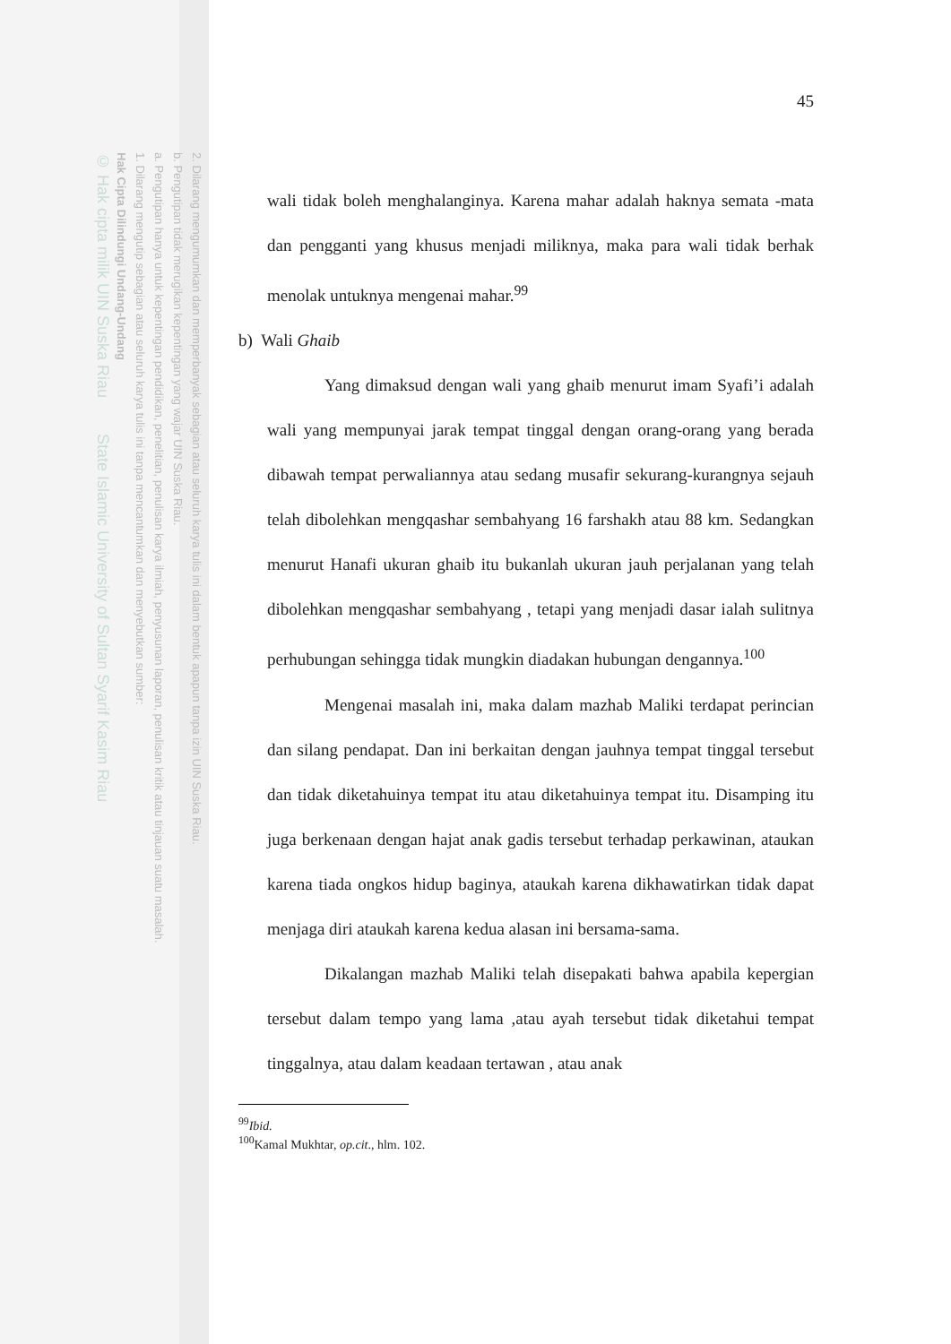2. Dilarang mengumumkan dan memperbanyak sebagian atau seluruh karya tulis ini dalam bentuk apapun tanpa izin UIN Suska Riau.
b. Pengutipan tidak merugikan kepentingan yang wajar UIN Suska Riau.
a. Pengutipan hanya untuk kepentingan pendidikan, penelitian, penulisan karya ilmiah, penyusunan laporan, penulisan kritik atau tinjauan suatu masalah.
1. Dilarang mengutip sebagian atau seluruh karya tulis ini tanpa mencantumkan dan menyebutkan sumber:
Hak Cipta Dilindungi Undang-Undang
© Hak cipta milik UIN Suska Riau State Islamic University of Sultan Syarif Kasim Riau
45
wali tidak boleh menghalanginya. Karena mahar adalah haknya semata -mata dan pengganti yang khusus menjadi miliknya, maka para wali tidak berhak menolak untuknya mengenai mahar.<sup>99</sup>
b) Wali Ghaib
Yang dimaksud dengan wali yang ghaib menurut imam Syafi’i adalah wali yang mempunyai jarak tempat tinggal dengan orang-orang yang berada dibawah tempat perwaliannya atau sedang musafir sekurang-kurangnya sejauh telah dibolehkan mengqashar sembahyang 16 farshakh atau 88 km. Sedangkan menurut Hanafi ukuran ghaib itu bukanlah ukuran jauh perjalanan yang telah dibolehkan mengqashar sembahyang , tetapi yang menjadi dasar ialah sulitnya perhubungan sehingga tidak mungkin diadakan hubungan dengannya.<sup>100</sup>
Mengenai masalah ini, maka dalam mazhab Maliki terdapat perincian dan silang pendapat. Dan ini berkaitan dengan jauhnya tempat tinggal tersebut dan tidak diketahuinya tempat itu atau diketahuinya tempat itu. Disamping itu juga berkenaan dengan hajat anak gadis tersebut terhadap perkawinan, ataukan karena tiada ongkos hidup baginya, ataukah karena dikhawatirkan tidak dapat menjaga diri ataukah karena kedua alasan ini bersama-sama.
Dikalangan mazhab Maliki telah disepakati bahwa apabila kepergian tersebut dalam tempo yang lama ,atau ayah tersebut tidak diketahui tempat tinggalnya, atau dalam keadaan tertawan , atau anak
<sup>99</sup> Ibid.
<sup>100</sup> Kamal Mukhtar, op.cit., hlm. 102.